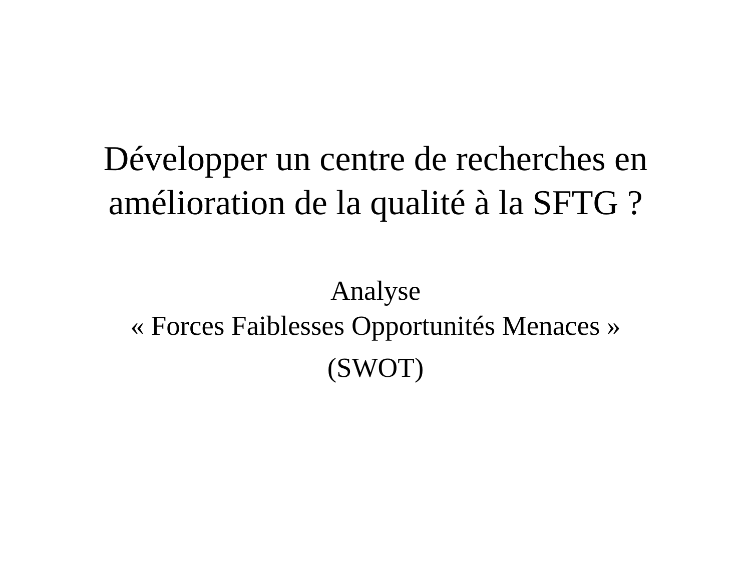Développer un centre de recherches en
amélioration de la qualité à la SFTG ?
Analyse
« Forces Faiblesses Opportunités Menaces »
(SWOT)